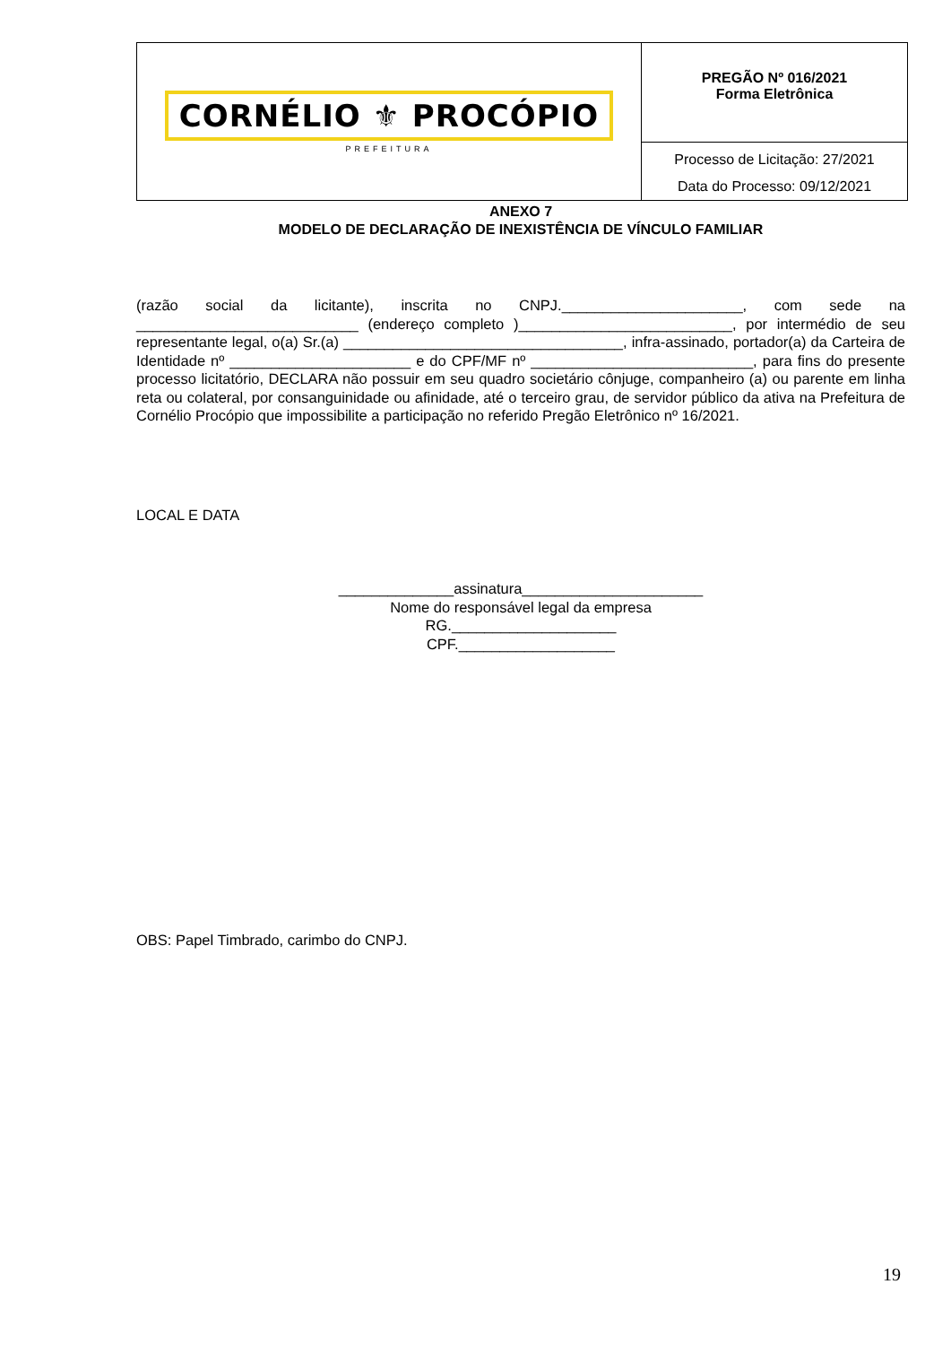| CORNÉLIO ⚜ PROCÓPIO PREFEITURA | PREGÃO Nº 016/2021 Forma Eletrônica Processo de Licitação: 27/2021 Data do Processo: 09/12/2021 |
ANEXO 7
MODELO DE DECLARAÇÃO DE INEXISTÊNCIA DE VÍNCULO FAMILIAR
(razão social da licitante), inscrita no CNPJ.______________________, com sede na ___________________________ (endereço completo )__________________________, por intermédio de seu representante legal, o(a) Sr.(a) __________________________________, infra-assinado, portador(a) da Carteira de Identidade nº ______________________ e do CPF/MF nº ___________________________, para fins do presente processo licitatório, DECLARA não possuir em seu quadro societário cônjuge, companheiro (a) ou parente em linha reta ou colateral, por consanguinidade ou afinidade, até o terceiro grau, de servidor público da ativa na Prefeitura de Cornélio Procópio que impossibilite a participação no referido Pregão Eletrônico nº 16/2021.
LOCAL E DATA
______________assinatura______________________
Nome do responsável legal da empresa
RG.____________________
CPF.___________________
OBS: Papel Timbrado, carimbo do CNPJ.
19